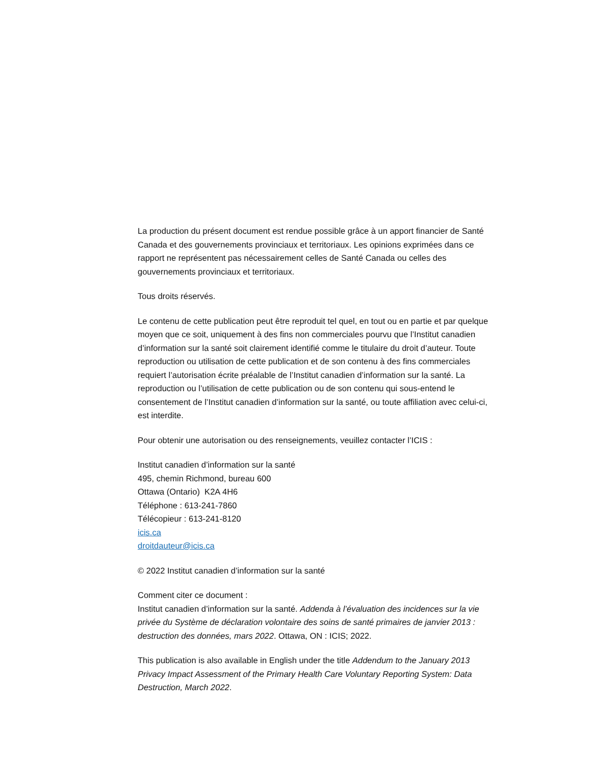La production du présent document est rendue possible grâce à un apport financier de Santé Canada et des gouvernements provinciaux et territoriaux. Les opinions exprimées dans ce rapport ne représentent pas nécessairement celles de Santé Canada ou celles des gouvernements provinciaux et territoriaux.
Tous droits réservés.
Le contenu de cette publication peut être reproduit tel quel, en tout ou en partie et par quelque moyen que ce soit, uniquement à des fins non commerciales pourvu que l’Institut canadien d’information sur la santé soit clairement identifié comme le titulaire du droit d’auteur. Toute reproduction ou utilisation de cette publication et de son contenu à des fins commerciales requiert l’autorisation écrite préalable de l’Institut canadien d’information sur la santé. La reproduction ou l’utilisation de cette publication ou de son contenu qui sous-entend le consentement de l’Institut canadien d’information sur la santé, ou toute affiliation avec celui-ci, est interdite.
Pour obtenir une autorisation ou des renseignements, veuillez contacter l’ICIS :
Institut canadien d’information sur la santé
495, chemin Richmond, bureau 600
Ottawa (Ontario) K2A 4H6
Téléphone : 613-241-7860
Télécopieur : 613-241-8120
icis.ca
droitdauteur@icis.ca
© 2022 Institut canadien d’information sur la santé
Comment citer ce document :
Institut canadien d’information sur la santé. Addenda à l’évaluation des incidences sur la vie privée du Système de déclaration volontaire des soins de santé primaires de janvier 2013 : destruction des données, mars 2022. Ottawa, ON : ICIS; 2022.
This publication is also available in English under the title Addendum to the January 2013 Privacy Impact Assessment of the Primary Health Care Voluntary Reporting System: Data Destruction, March 2022.